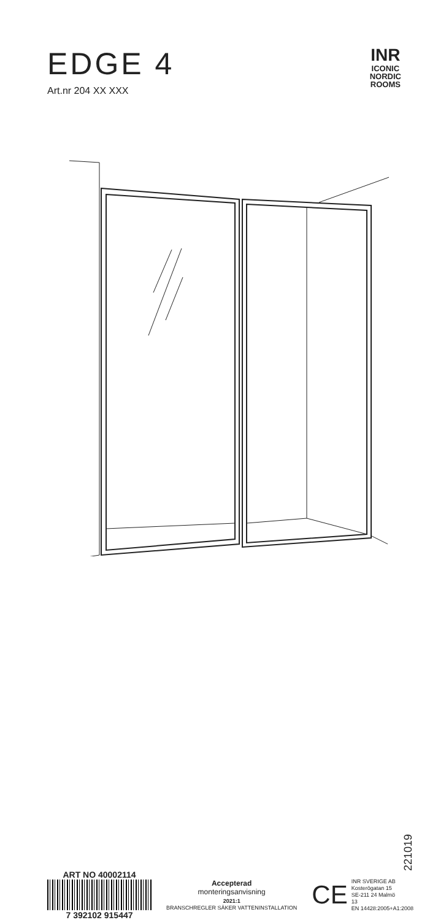EDGE 4
Art.nr 204 XX XXX
INR
ICONIC
NORDIC
ROOMS
221019
ART NO 40002114
7 392102 915447
Accepterad
monteringsanvisning
2021:1
BRANSCHREGLER SÄKER VATTENINSTALLATION
CE
INR SVERIGE AB
Kosterögatan 15
SE-211 24 Malmö
13
EN 14428:2005+A1:2008